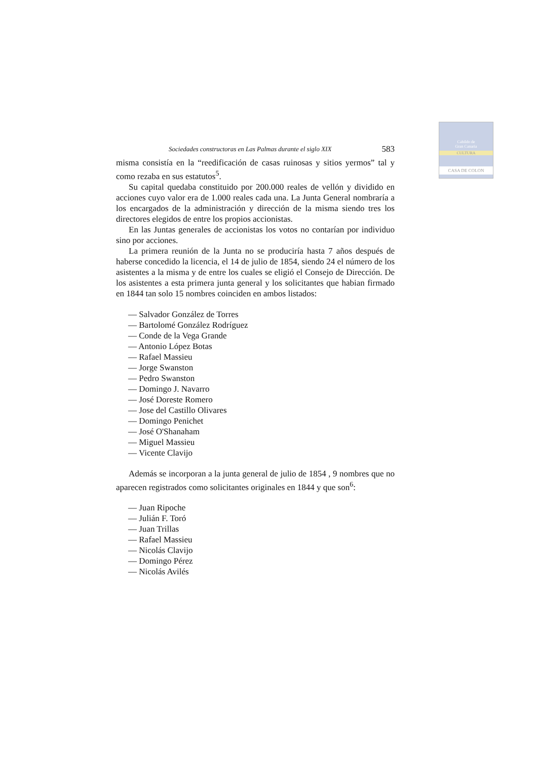Cabildo de
Gran Canaria
CULTURA
CASA DE COLON
Sociedades constructoras en Las Palmas durante el siglo XIX 583
misma consistía en la “reedificación de casas ruinosas y sitios yermos” tal y como rezaba en sus estatutos<sup>5</sup>.
Su capital quedaba constituido por 200.000 reales de vellón y dividido en acciones cuyo valor era de 1.000 reales cada una. La Junta General nombraría a los encargados de la administración y dirección de la misma siendo tres los directores elegidos de entre los propios accionistas.
En las Juntas generales de accionistas los votos no contarían por individuo sino por acciones.
La primera reunión de la Junta no se produciría hasta 7 años después de haberse concedido la licencia, el 14 de julio de 1854, siendo 24 el número de los asistentes a la misma y de entre los cuales se eligió el Consejo de Dirección. De los asistentes a esta primera junta general y los solicitantes que habian firmado en 1844 tan solo 15 nombres coinciden en ambos listados:
— Salvador González de Torres
— Bartolomé González Rodríguez
— Conde de la Vega Grande
— Antonio López Botas
— Rafael Massieu
— Jorge Swanston
— Pedro Swanston
— Domingo J. Navarro
— José Doreste Romero
— Jose del Castillo Olivares
— Domingo Penichet
— José O'Shanaham
— Miguel Massieu
— Vicente Clavijo
Además se incorporan a la junta general de julio de 1854 , 9 nombres que no aparecen registrados como solicitantes originales en 1844 y que son<sup>6</sup>:
— Juan Ripoche
— Julián F. Toró
— Juan Trillas
— Rafael Massieu
— Nicolás Clavijo
— Domingo Pérez
— Nicolás Avilés